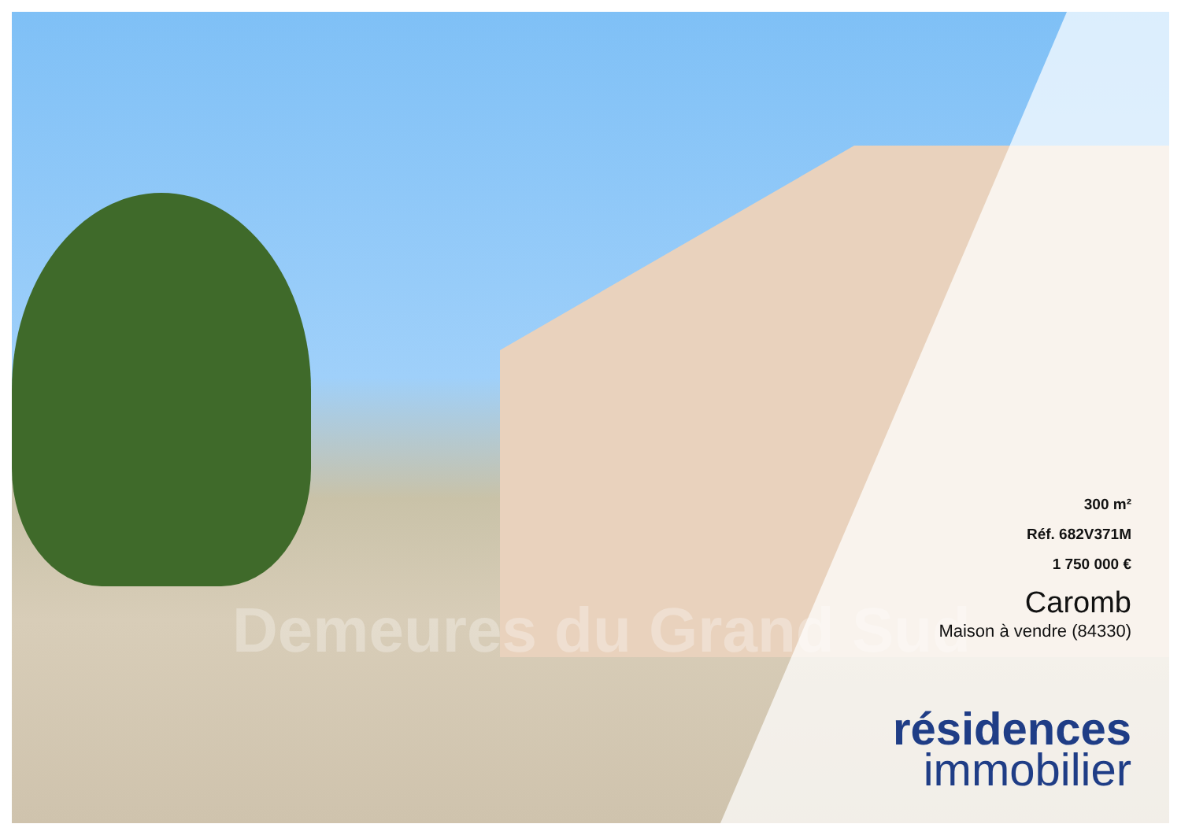Demeures du Grand Sud
300 m²
Réf. 682V371M
1 750 000 €
Caromb
Maison à vendre (84330)
résidences
immobilier